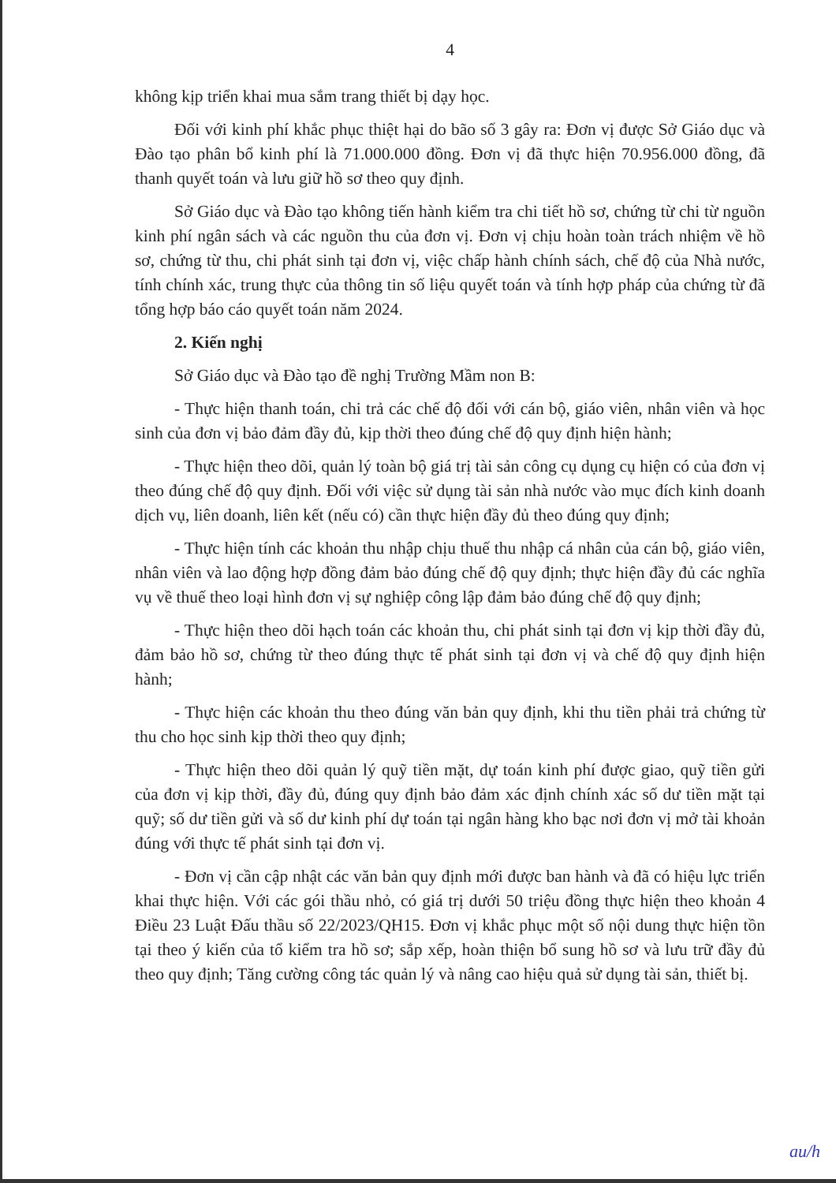4
không kịp triển khai mua sắm trang thiết bị dạy học.
Đối với kinh phí khắc phục thiệt hại do bão số 3 gây ra: Đơn vị được Sở Giáo dục và Đào tạo phân bổ kinh phí là 71.000.000 đồng. Đơn vị đã thực hiện 70.956.000 đồng, đã thanh quyết toán và lưu giữ hồ sơ theo quy định.
Sở Giáo dục và Đào tạo không tiến hành kiểm tra chi tiết hồ sơ, chứng từ chi từ nguồn kinh phí ngân sách và các nguồn thu của đơn vị. Đơn vị chịu hoàn toàn trách nhiệm về hồ sơ, chứng từ thu, chi phát sinh tại đơn vị, việc chấp hành chính sách, chế độ của Nhà nước, tính chính xác, trung thực của thông tin số liệu quyết toán và tính hợp pháp của chứng từ đã tổng hợp báo cáo quyết toán năm 2024.
2. Kiến nghị
Sở Giáo dục và Đào tạo đề nghị Trường Mầm non B:
- Thực hiện thanh toán, chi trả các chế độ đối với cán bộ, giáo viên, nhân viên và học sinh của đơn vị bảo đảm đầy đủ, kịp thời theo đúng chế độ quy định hiện hành;
- Thực hiện theo dõi, quản lý toàn bộ giá trị tài sản công cụ dụng cụ hiện có của đơn vị theo đúng chế độ quy định. Đối với việc sử dụng tài sản nhà nước vào mục đích kinh doanh dịch vụ, liên doanh, liên kết (nếu có) cần thực hiện đầy đủ theo đúng quy định;
- Thực hiện tính các khoản thu nhập chịu thuế thu nhập cá nhân của cán bộ, giáo viên, nhân viên và lao động hợp đồng đảm bảo đúng chế độ quy định; thực hiện đầy đủ các nghĩa vụ về thuế theo loại hình đơn vị sự nghiệp công lập đảm bảo đúng chế độ quy định;
- Thực hiện theo dõi hạch toán các khoản thu, chi phát sinh tại đơn vị kịp thời đầy đủ, đảm bảo hồ sơ, chứng từ theo đúng thực tế phát sinh tại đơn vị và chế độ quy định hiện hành;
- Thực hiện các khoản thu theo đúng văn bản quy định, khi thu tiền phải trả chứng từ thu cho học sinh kịp thời theo quy định;
- Thực hiện theo dõi quản lý quỹ tiền mặt, dự toán kinh phí được giao, quỹ tiền gửi của đơn vị kịp thời, đầy đủ, đúng quy định bảo đảm xác định chính xác số dư tiền mặt tại quỹ; số dư tiền gửi và số dư kinh phí dự toán tại ngân hàng kho bạc nơi đơn vị mở tài khoản đúng với thực tế phát sinh tại đơn vị.
- Đơn vị cần cập nhật các văn bản quy định mới được ban hành và đã có hiệu lực triển khai thực hiện. Với các gói thầu nhỏ, có giá trị dưới 50 triệu đồng thực hiện theo khoản 4 Điều 23 Luật Đấu thầu số 22/2023/QH15. Đơn vị khắc phục một số nội dung thực hiện tồn tại theo ý kiến của tổ kiểm tra hồ sơ; sắp xếp, hoàn thiện bổ sung hồ sơ và lưu trữ đầy đủ theo quy định; Tăng cường công tác quản lý và nâng cao hiệu quả sử dụng tài sản, thiết bị.
au/h